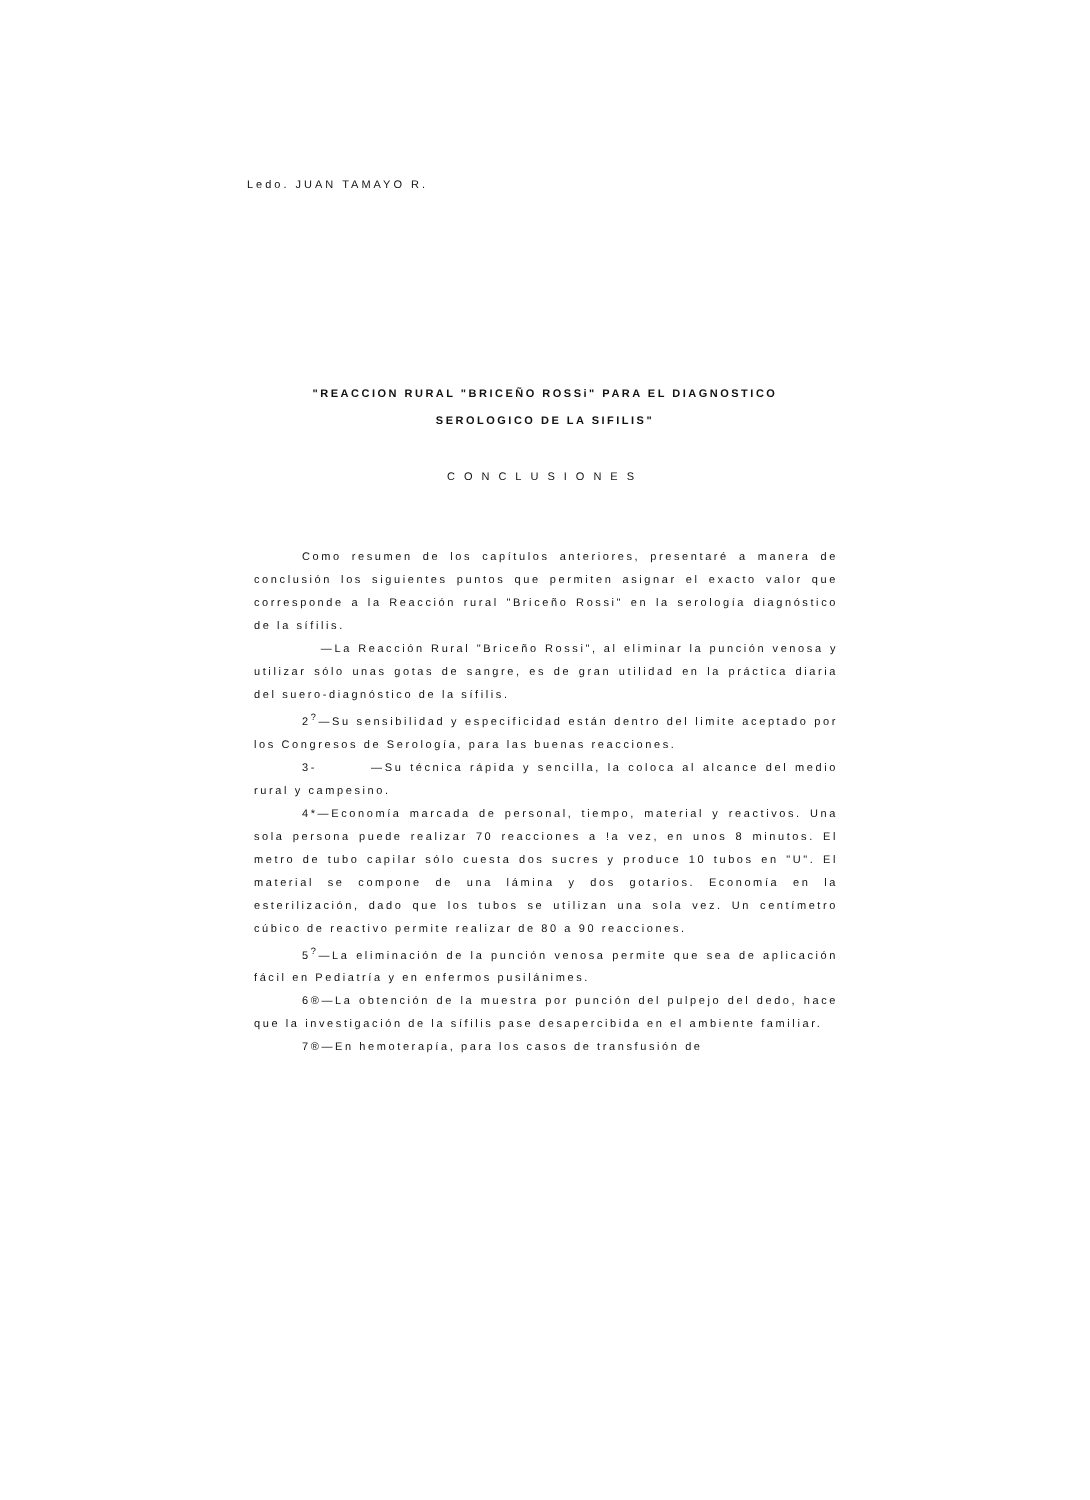Ledo. JUAN TAMAYO R.
"REACCION RURAL "BRICEÑO ROSSi" PARA EL DIAGNOSTICO
SEROLOGICO DE LA SIFILIS"
CONCLUSIONES
Como resumen de los capítulos anteriores, presentaré a manera de conclusión los siguientes puntos que permiten asignar el exacto valor que corresponde a la Reacción rural "Briceño Rossi" en la serología diagnóstico de la sífilis.
—La Reacción Rural "Briceño Rossi", al eliminar la punción venosa y utilizar sólo unas gotas de sangre, es de gran utilidad en la práctica diaria del suero-diagnóstico de la sífilis.
2<sup>?</sup>—Su sensibilidad y especificidad están dentro del limite aceptado por los Congresos de Serología, para las buenas reacciones.
3- —Su técnica rápida y sencilla, la coloca al alcance del medio rural y campesino.
4*—Economía marcada de personal, tiempo, material y reactivos. Una sola persona puede realizar 70 reacciones a !a vez, en unos 8 minutos. El metro de tubo capilar sólo cuesta dos sucres y produce 10 tubos en "U". El material se compone de una lámina y dos gotarios. Economía en la esterilización, dado que los tubos se utilizan una sola vez. Un centímetro cúbico de reactivo permite realizar de 80 a 90 reacciones.
5<sup>?</sup>—La eliminación de la punción venosa permite que sea de aplicación fácil en Pediatría y en enfermos pusilánimes.
6®—La obtención de la muestra por punción del pulpejo del dedo, hace que la investigación de la sífilis pase desapercibida en el ambiente familiar.
7®—En hemoterapía, para los casos de transfusión de